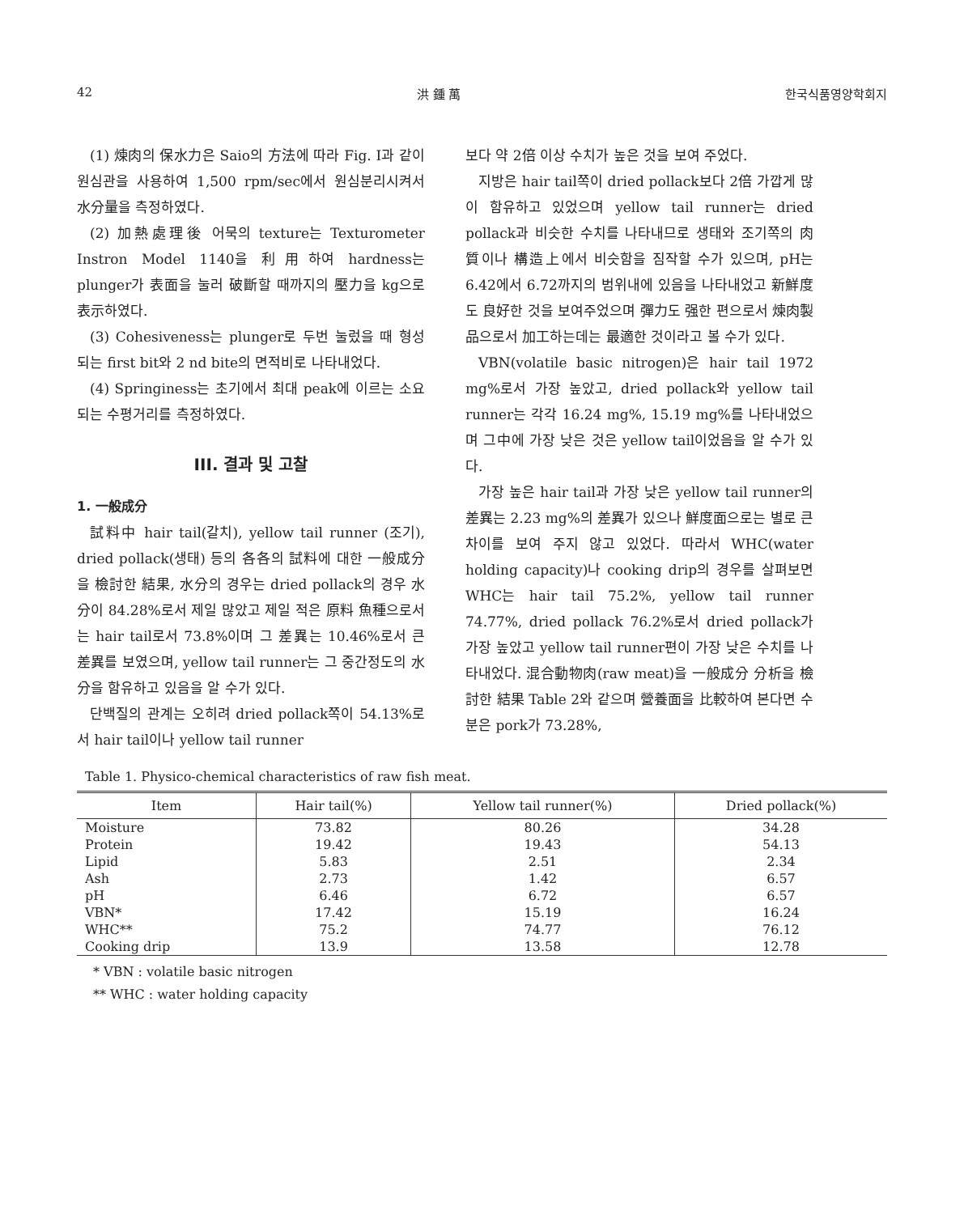42 洪 鍾 萬 한국식품영양학회지
(1) 煉肉의 保水力은 Saio의 方法에 따라 Fig. I과 같이 원심관을 사용하여 1,500 rpm/sec에서 원심분리시켜서 水分量을 측정하였다.
(2) 加熱處理後 어묵의 texture는 Texturometer Instron Model 1140을 利用하여 hardness는 plunger가 表面을 눌러 破斷할 때까지의 壓力을 kg으로 表示하였다.
(3) Cohesiveness는 plunger로 두번 눌렀을 때 형성되는 first bit와 2 nd bite의 면적비로 나타내었다.
(4) Springiness는 초기에서 최대 peak에 이르는 소요되는 수평거리를 측정하였다.
III. 결과 및 고찰
1. 一般成分
試料中 hair tail(갈치), yellow tail runner (조기), dried pollack(생태) 등의 各各의 試料에 대한 一般成分을 檢討한 結果, 水分의 경우는 dried pollack의 경우 水分이 84.28%로서 제일 많았고 제일 적은 原料 魚種으로서는 hair tail로서 73.8%이며 그 差異는 10.46%로서 큰 差異를 보였으며, yellow tail runner는 그 중간정도의 水分을 함유하고 있음을 알 수가 있다.
단백질의 관계는 오히려 dried pollack쪽이 54.13%로서 hair tail이나 yellow tail runner
보다 약 2倍 이상 수치가 높은 것을 보여 주었다.
지방은 hair tail쪽이 dried pollack보다 2倍 가깝게 많이 함유하고 있었으며 yellow tail runner는 dried pollack과 비슷한 수치를 나타내므로 생태와 조기쪽의 肉質이나 構造上에서 비슷함을 짐작할 수가 있으며, pH는 6.42에서 6.72까지의 범위내에 있음을 나타내었고 新鮮度도 良好한 것을 보여주었으며 彈力도 强한 편으로서 煉肉製品으로서 加工하는데는 最適한 것이라고 볼 수가 있다.
VBN(volatile basic nitrogen)은 hair tail 1972 mg%로서 가장 높았고, dried pollack와 yellow tail runner는 각각 16.24 mg%, 15.19 mg%를 나타내었으며 그中에 가장 낮은 것은 yellow tail이었음을 알 수가 있다.
가장 높은 hair tail과 가장 낮은 yellow tail runner의 差異는 2.23 mg%의 差異가 있으나 鮮度面으로는 별로 큰 차이를 보여 주지 않고 있었다. 따라서 WHC(water holding capacity)나 cooking drip의 경우를 살펴보면 WHC는 hair tail 75.2%, yellow tail runner 74.77%, dried pollack 76.2%로서 dried pollack가 가장 높았고 yellow tail runner편이 가장 낮은 수치를 나타내었다. 混合動物肉(raw meat)을 一般成分 分析을 檢討한 結果 Table 2와 같으며 營養面을 比較하여 본다면 수분은 pork가 73.28%,
Table 1. Physico-chemical characteristics of raw fish meat.
| Item | Hair tail(%) | Yellow tail runner(%) | Dried pollack(%) |
| --- | --- | --- | --- |
| Moisture | 73.82 | 80.26 | 34.28 |
| Protein | 19.42 | 19.43 | 54.13 |
| Lipid | 5.83 | 2.51 | 2.34 |
| Ash | 2.73 | 1.42 | 6.57 |
| pH | 6.46 | 6.72 | 6.57 |
| VBN* | 17.42 | 15.19 | 16.24 |
| WHC** | 75.2 | 74.77 | 76.12 |
| Cooking drip | 13.9 | 13.58 | 12.78 |
* VBN : volatile basic nitrogen
** WHC : water holding capacity